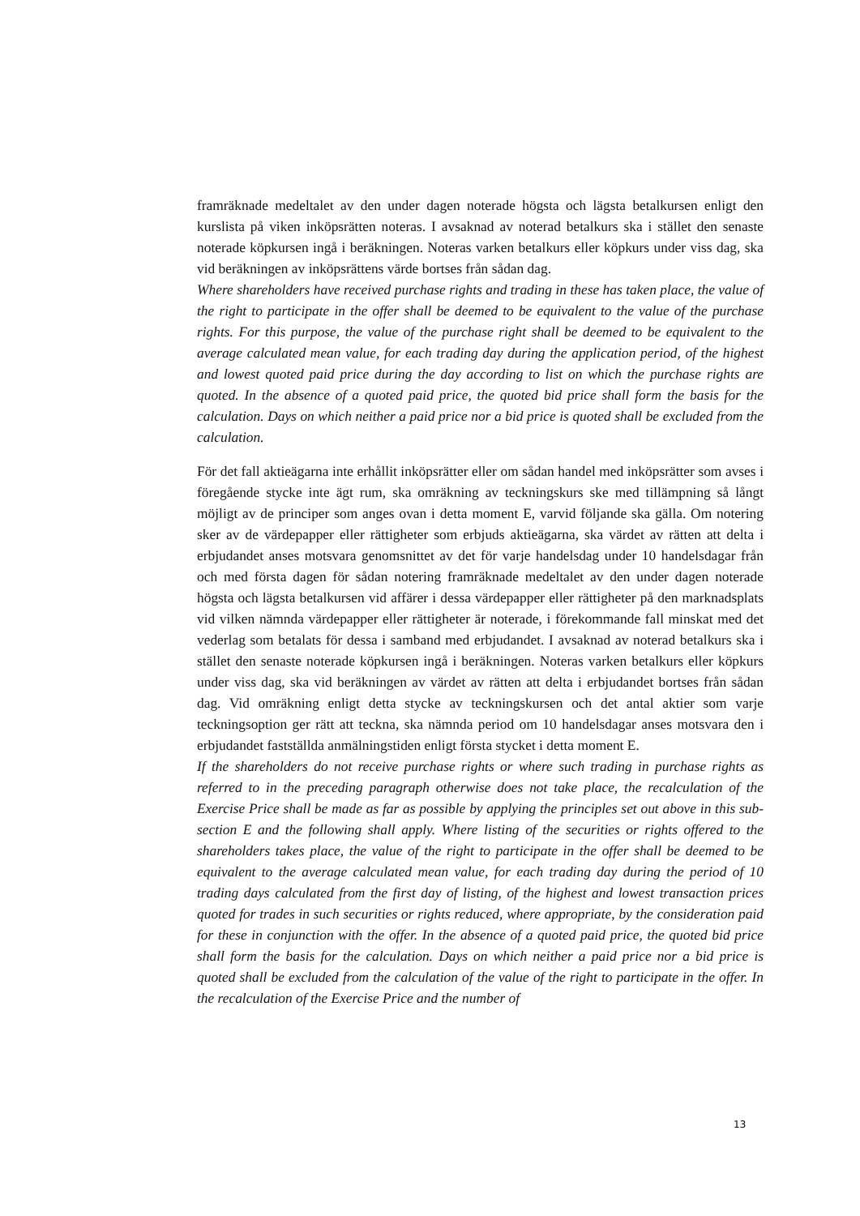framräknade medeltalet av den under dagen noterade högsta och lägsta betalkursen enligt den kurslista på viken inköpsrätten noteras. I avsaknad av noterad betalkurs ska i stället den senaste noterade köpkursen ingå i beräkningen. Noteras varken betalkurs eller köpkurs under viss dag, ska vid beräkningen av inköpsrättens värde bortses från sådan dag.
Where shareholders have received purchase rights and trading in these has taken place, the value of the right to participate in the offer shall be deemed to be equivalent to the value of the purchase rights. For this purpose, the value of the purchase right shall be deemed to be equivalent to the average calculated mean value, for each trading day during the application period, of the highest and lowest quoted paid price during the day according to list on which the purchase rights are quoted. In the absence of a quoted paid price, the quoted bid price shall form the basis for the calculation. Days on which neither a paid price nor a bid price is quoted shall be excluded from the calculation.
För det fall aktieägarna inte erhållit inköpsrätter eller om sådan handel med inköpsrätter som avses i föregående stycke inte ägt rum, ska omräkning av teckningskurs ske med tillämpning så långt möjligt av de principer som anges ovan i detta moment E, varvid följande ska gälla. Om notering sker av de värdepapper eller rättigheter som erbjuds aktieägarna, ska värdet av rätten att delta i erbjudandet anses motsvara genomsnittet av det för varje handelsdag under 10 handelsdagar från och med första dagen för sådan notering framräknade medeltalet av den under dagen noterade högsta och lägsta betalkursen vid affärer i dessa värdepapper eller rättigheter på den marknadsplats vid vilken nämnda värdepapper eller rättigheter är noterade, i förekommande fall minskat med det vederlag som betalats för dessa i samband med erbjudandet. I avsaknad av noterad betalkurs ska i stället den senaste noterade köpkursen ingå i beräkningen. Noteras varken betalkurs eller köpkurs under viss dag, ska vid beräkningen av värdet av rätten att delta i erbjudandet bortses från sådan dag. Vid omräkning enligt detta stycke av teckningskursen och det antal aktier som varje teckningsoption ger rätt att teckna, ska nämnda period om 10 handelsdagar anses motsvara den i erbjudandet fastställda anmälningstiden enligt första stycket i detta moment E.
If the shareholders do not receive purchase rights or where such trading in purchase rights as referred to in the preceding paragraph otherwise does not take place, the recalculation of the Exercise Price shall be made as far as possible by applying the principles set out above in this sub-section E and the following shall apply. Where listing of the securities or rights offered to the shareholders takes place, the value of the right to participate in the offer shall be deemed to be equivalent to the average calculated mean value, for each trading day during the period of 10 trading days calculated from the first day of listing, of the highest and lowest transaction prices quoted for trades in such securities or rights reduced, where appropriate, by the consideration paid for these in conjunction with the offer. In the absence of a quoted paid price, the quoted bid price shall form the basis for the calculation. Days on which neither a paid price nor a bid price is quoted shall be excluded from the calculation of the value of the right to participate in the offer. In the recalculation of the Exercise Price and the number of
13